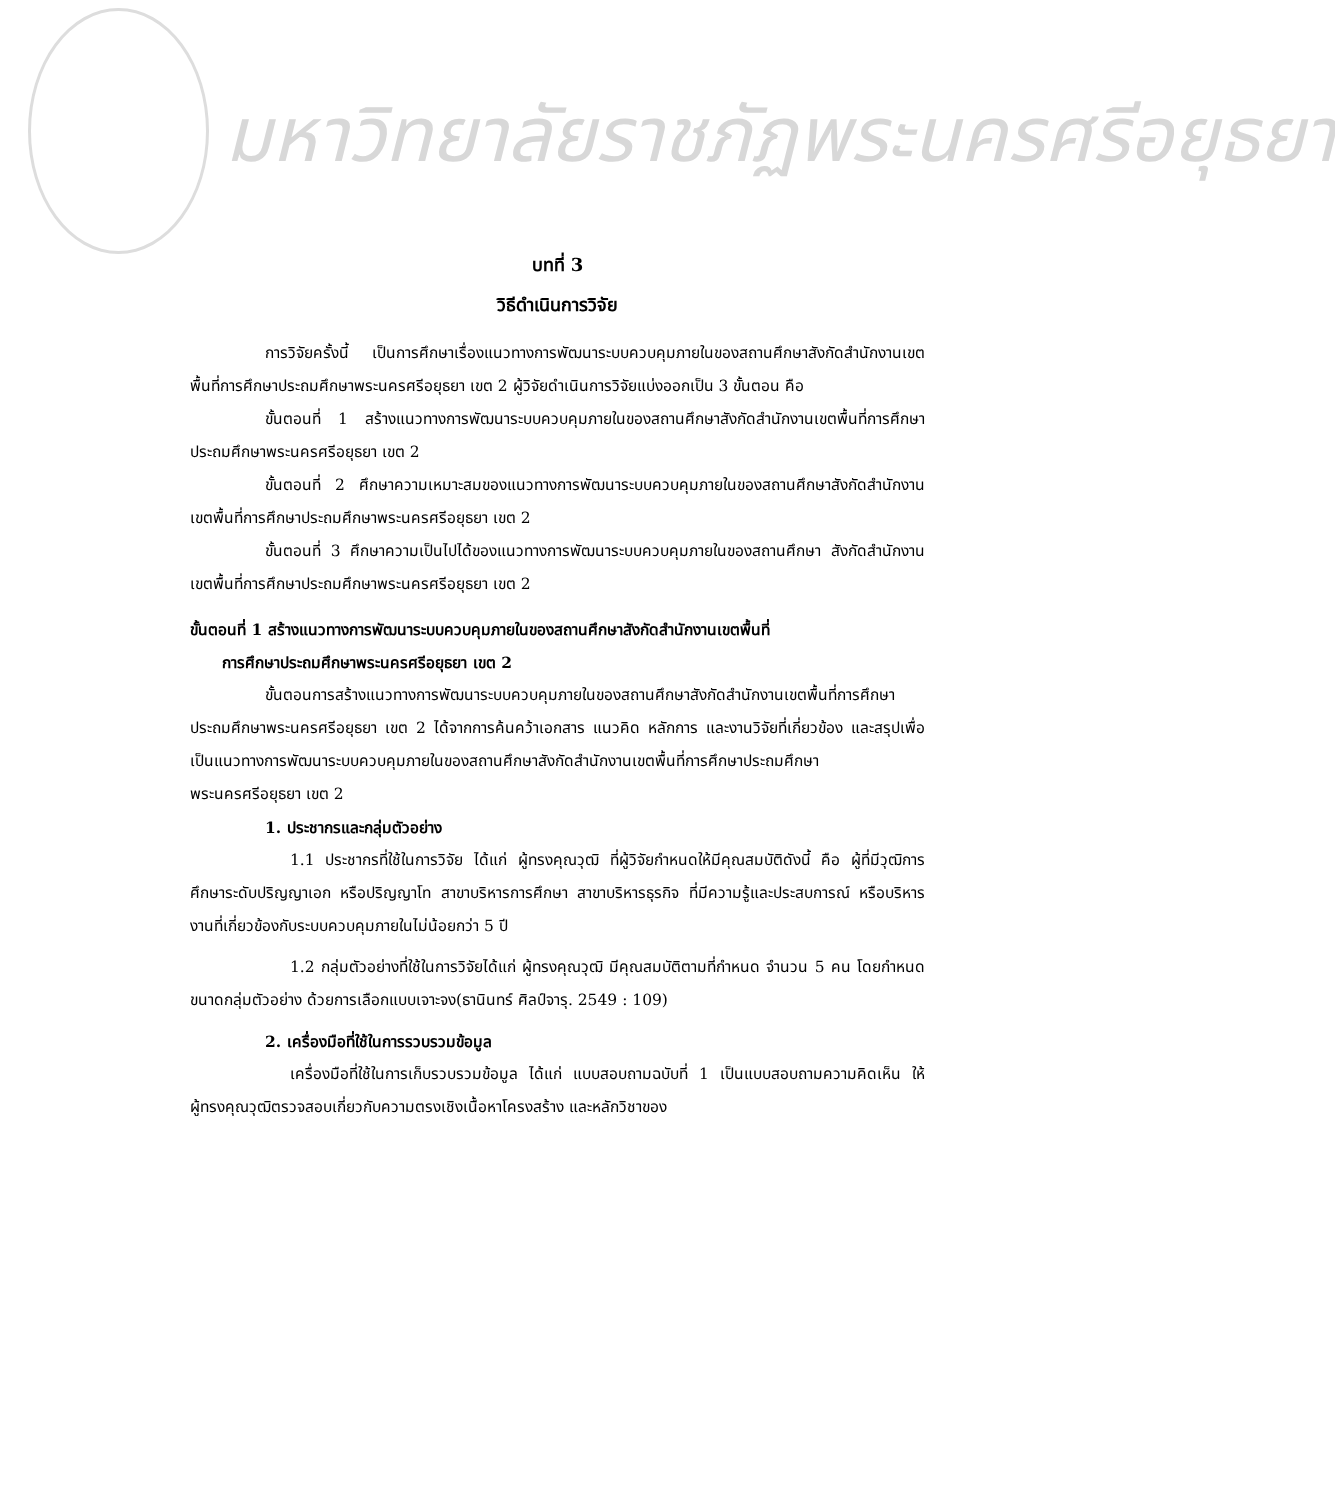มหาวิทยาลัยราชภัฏพระนครศรีอยุธยา
บทที่ 3
วิธีดำเนินการวิจัย
การวิจัยครั้งนี้ เป็นการศึกษาเรื่องแนวทางการพัฒนาระบบควบคุมภายในของสถานศึกษาสังกัดสำนักงานเขตพื้นที่การศึกษาประถมศึกษาพระนครศรีอยุธยา เขต 2 ผู้วิจัยดำเนินการวิจัยแบ่งออกเป็น 3 ขั้นตอน คือ
ขั้นตอนที่ 1 สร้างแนวทางการพัฒนาระบบควบคุมภายในของสถานศึกษาสังกัดสำนักงานเขตพื้นที่การศึกษาประถมศึกษาพระนครศรีอยุธยา เขต 2
ขั้นตอนที่ 2 ศึกษาความเหมาะสมของแนวทางการพัฒนาระบบควบคุมภายในของสถานศึกษาสังกัดสำนักงานเขตพื้นที่การศึกษาประถมศึกษาพระนครศรีอยุธยา เขต 2
ขั้นตอนที่ 3 ศึกษาความเป็นไปได้ของแนวทางการพัฒนาระบบควบคุมภายในของสถานศึกษา สังกัดสำนักงานเขตพื้นที่การศึกษาประถมศึกษาพระนครศรีอยุธยา เขต 2
ขั้นตอนที่ 1 สร้างแนวทางการพัฒนาระบบควบคุมภายในของสถานศึกษาสังกัดสำนักงานเขตพื้นที่
การศึกษาประถมศึกษาพระนครศรีอยุธยา เขต 2
ขั้นตอนการสร้างแนวทางการพัฒนาระบบควบคุมภายในของสถานศึกษาสังกัดสำนักงานเขตพื้นที่การศึกษาประถมศึกษาพระนครศรีอยุธยา เขต 2 ได้จากการค้นคว้าเอกสาร แนวคิด หลักการ และงานวิจัยที่เกี่ยวข้อง และสรุปเพื่อเป็นแนวทางการพัฒนาระบบควบคุมภายในของสถานศึกษาสังกัดสำนักงานเขตพื้นที่การศึกษาประถมศึกษาพระนครศรีอยุธยา เขต 2
1. ประชากรและกลุ่มตัวอย่าง
1.1 ประชากรที่ใช้ในการวิจัย ได้แก่ ผู้ทรงคุณวุฒิ ที่ผู้วิจัยกำหนดให้มีคุณสมบัติดังนี้ คือ ผู้ที่มีวุฒิการศึกษาระดับปริญญาเอก หรือปริญญาโท สาขาบริหารการศึกษา สาขาบริหารธุรกิจ ที่มีความรู้และประสบการณ์ หรือบริหารงานที่เกี่ยวข้องกับระบบควบคุมภายในไม่น้อยกว่า 5 ปี
1.2 กลุ่มตัวอย่างที่ใช้ในการวิจัยได้แก่ ผู้ทรงคุณวุฒิ มีคุณสมบัติตามที่กำหนด จำนวน 5 คน โดยกำหนดขนาดกลุ่มตัวอย่าง ด้วยการเลือกแบบเจาะจง(ธานินทร์ ศิลป์จารุ. 2549 : 109)
2. เครื่องมือที่ใช้ในการรวบรวมข้อมูล
เครื่องมือที่ใช้ในการเก็บรวบรวมข้อมูล ได้แก่ แบบสอบถามฉบับที่ 1 เป็นแบบสอบถามความคิดเห็น ให้ผู้ทรงคุณวุฒิตรวจสอบเกี่ยวกับความตรงเชิงเนื้อหาโครงสร้าง และหลักวิชาของ